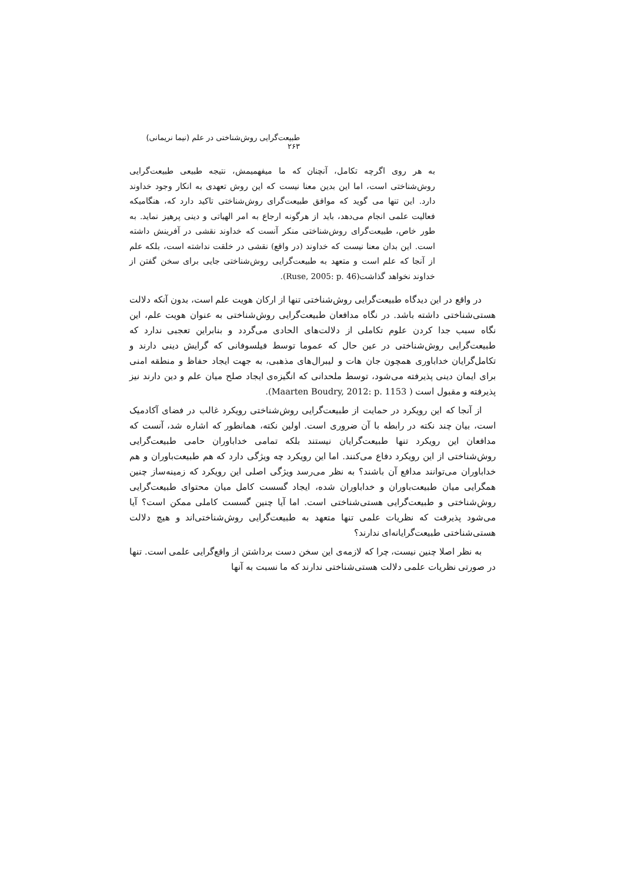طبیعت‌گرایی روش‌شناختی در علم (نیما نریمانی) ۲۶۳
به هر روی اگرچه تکامل، آنچنان که ما میفهمیمش، نتیجه طبیعی طبیعت‌گرایی روش‌شناختی است، اما این بدین معنا نیست که این روش تعهدی به انکار وجود خداوند دارد. این تنها می گوید که موافق طبیعت‌گرای روش‌شناختی تاکید دارد که، هنگامیکه فعالیت علمی انجام می‌دهد، باید از هرگونه ارجاع به امر الهیاتی و دینی پرهیز نماید. به طور خاص، طبیعت‌گرای روش‌شناختی منکر آنست که خداوند نقشی در آفرینش داشته است. این بدان معنا نیست که خداوند (در واقع) نقشی در خلقت نداشته است، بلکه علم از آنجا که علم است و متعهد به طبیعت‌گرایی روش‌شناختی جایی برای سخن گفتن از خداوند نخواهد گذاشت(Ruse, 2005: p. 46).
در واقع در این دیدگاه طبیعت‌گرایی روش‌شناختی تنها از ارکان هویت علم است، بدون آنکه دلالت هستی‌شناختی داشته باشد. در نگاه مدافعان طبیعت‌گرایی روش‌شناختی به عنوان هویت علم، این نگاه سبب جدا کردن علوم تکاملی از دلالت‌های الحادی می‌گردد و بنابراین تعجبی ندارد که طبیعت‌گرایی روش‌شناختی در عین حال که عموما توسط فیلسوفانی که گرایش دینی دارند و تکامل‌گرایان خداباوری همچون جان هات و لیبرال‌های مذهبی، به جهت ایجاد حفاظ و منطقه امنی برای ایمان دینی پذیرفته می‌شود، توسط ملحدانی که انگیزه‌ی ایجاد صلح میان علم و دین دارند نیز پذیرفته و مقبول است ( Maarten Boudry, 2012: p. 1153).
از آنجا که این رویکرد در حمایت از طبیعت‌گرایی روش‌شناختی رویکرد غالب در فضای آکادمیک است، بیان چند نکته در رابطه با آن ضروری است. اولین نکته، همانطور که اشاره شد، آنست که مدافعان این رویکرد تنها طبیعت‌گرایان نیستند بلکه تمامی خداباوران حامی طبیعت‌گرایی روش‌شناختی از این رویکرد دفاع می‌کنند. اما این رویکرد چه ویژگی دارد که هم طبیعت‌باوران و هم خداباوران می‌توانند مدافع آن باشند؟ به نظر می‌رسد ویژگی اصلی این رویکرد که زمینه‌ساز چنین همگرایی میان طبیعت‌باوران و خداباوران شده، ایجاد گسست کامل میان محتوای طبیعت‌گرایی روش‌شناختی و طبیعت‌گرایی هستی‌شناختی است. اما آیا چنین گسست کاملی ممکن است؟ آیا می‌شود پذیرفت که نظریات علمی تنها متعهد به طبیعت‌گرایی روش‌شناختی‌اند و هیچ دلالت هستی‌شناختی طبیعت‌گرایانه‌ای ندارند؟
به نظر اصلا چنین نیست، چرا که لازمه‌ی این سخن دست برداشتن از واقع‌گرایی علمی است. تنها در صورتی نظریات علمی دلالت هستی‌شناختی ندارند که ما نسبت به آنها